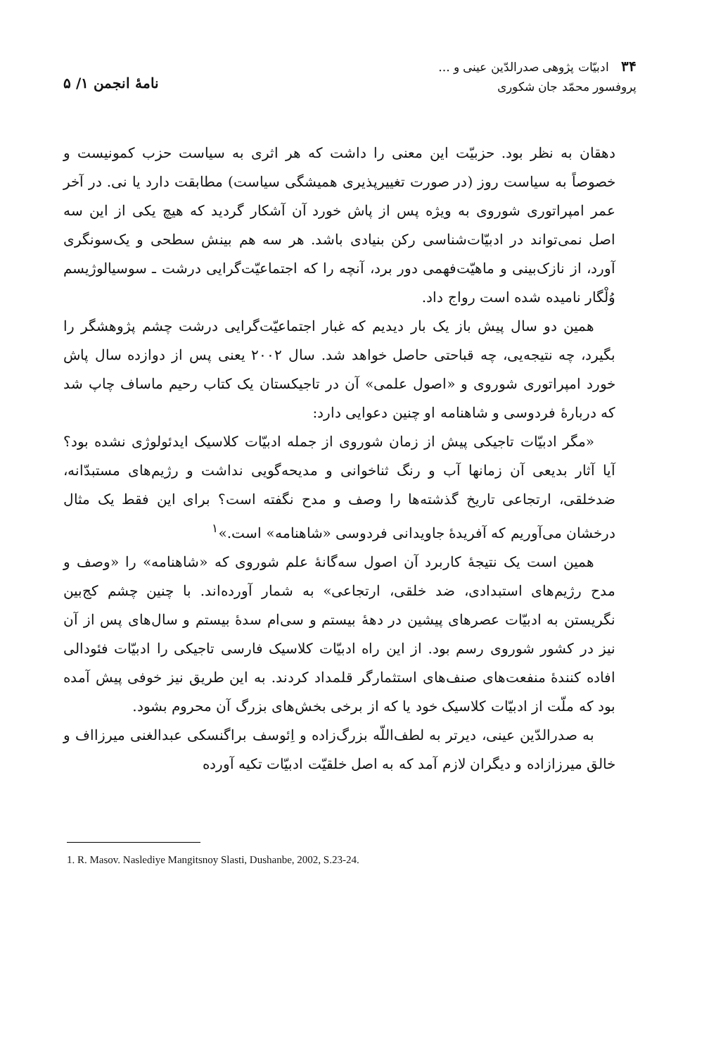۳۴ ادبیّات پژوهی صدرالدّین عینی و ...
پروفسور محمّد جان شکوری
نامهٔ انجمن ۱/ ۵
دهقان به نظر بود. حزبیّت این معنی را داشت که هر اثری به سیاست حزب کمونیست و خصوصاً به سیاست روز (در صورت تغییرپذیری همیشگی سیاست) مطابقت دارد یا نی. در آخر عمر امپراتوری شوروی به ویژه پس از پاش خورد آن آشکار گردید که هیچ یکی از این سه اصل نمی‌تواند در ادبیّات‌شناسی رکن بنیادی باشد. هر سه هم بینش سطحی و یک‌سونگری آورد، از نازک‌بینی و ماهیّت‌فهمی دور برد، آنچه را که اجتماعیّت‌گرایی درشت ـ سوسیالوژیسم وُلْگار نامیده شده است رواج داد.
همین دو سال پیش باز یک بار دیدیم که غبار اجتماعیّت‌گرایی درشت چشم پژوهشگر را بگیرد، چه نتیجه‌یی، چه قباحتی حاصل خواهد شد. سال ۲۰۰۲ یعنی پس از دوازده سال پاش خورد امپراتوری شوروی و «اصول علمی» آن در تاجیکستان یک کتاب رحیم ماساف چاپ شد که دربارهٔ فردوسی و شاهنامه او چنین دعوایی دارد:
«مگر ادبیّات تاجیکی پیش از زمان شوروی از جمله ادبیّات کلاسیک ایدئولوژی نشده بود؟ آیا آثار بدیعی آن زمانها آب و رنگ ثناخوانی و مدیحه‌گویی نداشت و رژیم‌های مستبدّانه، ضدخلقی، ارتجاعی تاریخ گذشته‌ها را وصف و مدح نگفته است؟ برای این فقط یک مثال درخشان می‌آوریم که آفریدهٔ جاویدانی فردوسی «شاهنامه» است.»<sup>۱</sup>
همین است یک نتیجهٔ کاربرد آن اصول سه‌گانهٔ علم شوروی که «شاهنامه» را «وصف و مدح رژیم‌های استبدادی، ضد خلقی، ارتجاعی» به شمار آورده‌اند. با چنین چشم کج‌بین نگریستن به ادبیّات عصرهای پیشین در دههٔ بیستم و سی‌ام سدهٔ بیستم و سال‌های پس از آن نیز در کشور شوروی رسم بود. از این راه ادبیّات کلاسیک فارسی تاجیکی را ادبیّات فئودالی افاده کنندهٔ منفعت‌های صنف‌های استثمارگر قلمداد کردند. به این طریق نیز خوفی پیش آمده بود که ملّت از ادبیّات کلاسیک خود یا که از برخی بخش‌های بزرگ آن محروم بشود.
به صدرالدّین عینی، دیرتر به لطف‌اللّه بزرگ‌زاده و اِئوسف براگنسکی عبدالغنی میرزااف و خالق میرزازاده و دیگران لازم آمد که به اصل خلقیّت ادبیّات تکیه آورده
1. R. Masov. Naslediye Mangitsnoy Slasti, Dushanbe, 2002, S.23-24.